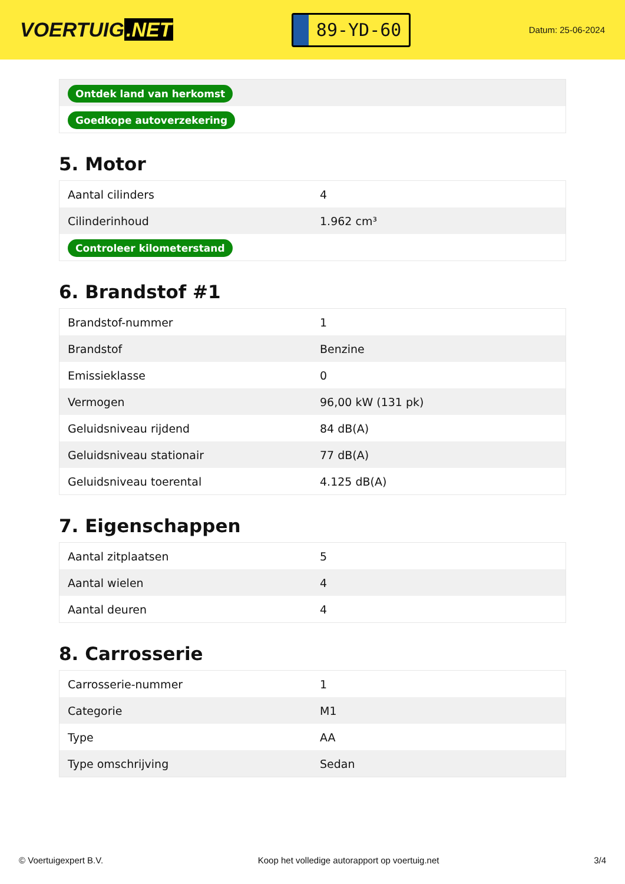VOERTUIG.NET
89-YD-60
Datum: 25-06-2024
| Ontdek land van herkomst |
| Goedkope autoverzekering |
5. Motor
| Aantal cilinders | 4 |
| Cilinderinhoud | 1.962 cm³ |
| Controleer kilometerstand | |
6. Brandstof #1
| Brandstof-nummer | 1 |
| Brandstof | Benzine |
| Emissieklasse | 0 |
| Vermogen | 96,00 kW (131 pk) |
| Geluidsniveau rijdend | 84 dB(A) |
| Geluidsniveau stationair | 77 dB(A) |
| Geluidsniveau toerental | 4.125 dB(A) |
7. Eigenschappen
| Aantal zitplaatsen | 5 |
| Aantal wielen | 4 |
| Aantal deuren | 4 |
8. Carrosserie
| Carrosserie-nummer | 1 |
| Categorie | M1 |
| Type | AA |
| Type omschrijving | Sedan |
© Voertuigexpert B.V. Koop het volledige autorapport op voertuig.net 3/4